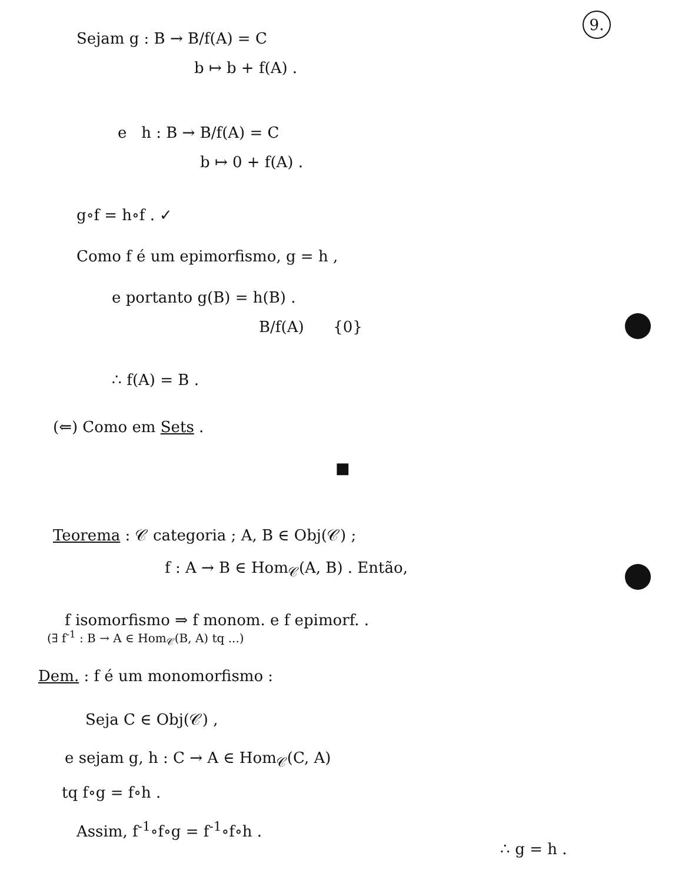9.
Sejam g : B → B/f(A) = C
b ↦ b + f(A) .
e h : B → B/f(A) = C
b ↦ 0 + f(A) .
g∘f = h∘f . ✓
Como f é um epimorfismo, g = h ,
e portanto g(B) = h(B) .
B/f(A) {0}
∴ f(A) = B .
(⇐) Como em Sets .
■
Teorema : 𝒞 categoria ; A, B ∈ Obj(𝒞) ;
f : A → B ∈ Hom<sub>𝒞</sub>(A, B) . Então,
f isomorfismo ⇒ f monom. e f epimorf. .
(∃ f<sup>-1</sup> : B → A ∈ Hom<sub>𝒞</sub>(B, A) tq ...)
Dem. : f é um monomorfismo :
Seja C ∈ Obj(𝒞) ,
e sejam g, h : C → A ∈ Hom<sub>𝒞</sub>(C, A)
tq f∘g = f∘h .
Assim, f<sup>-1</sup>∘f∘g = f<sup>-1</sup>∘f∘h .
∴ g = h .